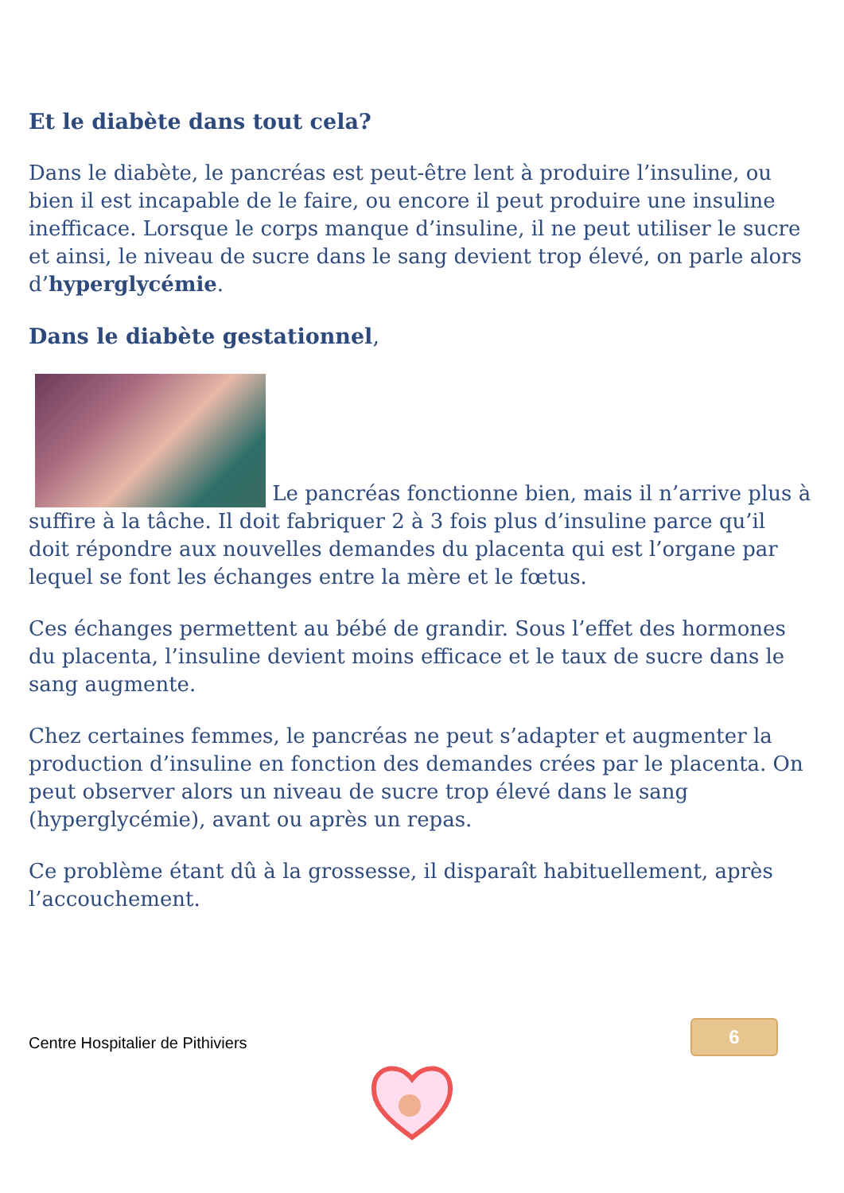Et le diabète dans tout cela?
Dans le diabète, le pancréas est peut-être lent à produire l’insuline, ou bien il est incapable de le faire, ou encore il peut produire une insuline inefficace. Lorsque le corps manque d’insuline, il ne peut utiliser le sucre et ainsi, le niveau de sucre dans le sang devient trop élevé, on parle alors d’hyperglycémie.
Dans le diabète gestationnel,
Le pancréas fonctionne bien, mais il n’arrive plus à suffire à la tâche. Il doit fabriquer 2 à 3 fois plus d’insuline parce qu’il doit répondre aux nouvelles demandes du placenta qui est l’organe par lequel se font les échanges entre la mère et le fœtus.
Ces échanges permettent au bébé de grandir. Sous l’effet des hormones du placenta, l’insuline devient moins efficace et le taux de sucre dans le sang augmente.
Chez certaines femmes, le pancréas ne peut s’adapter et augmenter la production d’insuline en fonction des demandes crées par le placenta. On peut observer alors un niveau de sucre trop élevé dans le sang (hyperglycémie), avant ou après un repas.
Ce problème étant dû à la grossesse, il disparaît habituellement, après l’accouchement.
Centre Hospitalier de Pithiviers
6